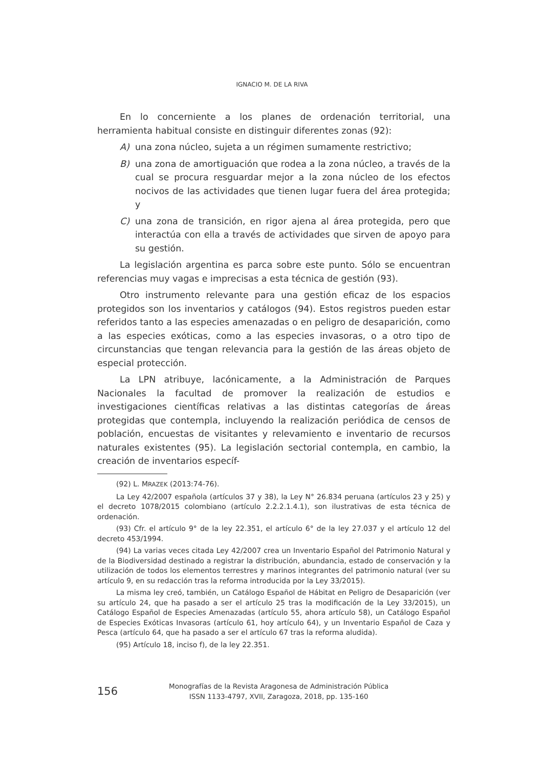IGNACIO M. DE LA RIVA
En lo concerniente a los planes de ordenación territorial, una herramienta habitual consiste en distinguir diferentes zonas (92):
A) una zona núcleo, sujeta a un régimen sumamente restrictivo;
B) una zona de amortiguación que rodea a la zona núcleo, a través de la cual se procura resguardar mejor a la zona núcleo de los efectos nocivos de las actividades que tienen lugar fuera del área protegida; y
C) una zona de transición, en rigor ajena al área protegida, pero que interactúa con ella a través de actividades que sirven de apoyo para su gestión.
La legislación argentina es parca sobre este punto. Sólo se encuentran referencias muy vagas e imprecisas a esta técnica de gestión (93).
Otro instrumento relevante para una gestión eficaz de los espacios protegidos son los inventarios y catálogos (94). Estos registros pueden estar referidos tanto a las especies amenazadas o en peligro de desaparición, como a las especies exóticas, como a las especies invasoras, o a otro tipo de circunstancias que tengan relevancia para la gestión de las áreas objeto de especial protección.
La LPN atribuye, lacónicamente, a la Administración de Parques Nacionales la facultad de promover la realización de estudios e investigaciones científicas relativas a las distintas categorías de áreas protegidas que contempla, incluyendo la realización periódica de censos de población, encuestas de visitantes y relevamiento e inventario de recursos naturales existentes (95). La legislación sectorial contempla, en cambio, la creación de inventarios específ-
(92) L. MRAZEK (2013:74-76).
La Ley 42/2007 española (artículos 37 y 38), la Ley N° 26.834 peruana (artículos 23 y 25) y el decreto 1078/2015 colombiano (artículo 2.2.2.1.4.1), son ilustrativas de esta técnica de ordenación.
(93) Cfr. el artículo 9° de la ley 22.351, el artículo 6° de la ley 27.037 y el artículo 12 del decreto 453/1994.
(94) La varias veces citada Ley 42/2007 crea un Inventario Español del Patrimonio Natural y de la Biodiversidad destinado a registrar la distribución, abundancia, estado de conservación y la utilización de todos los elementos terrestres y marinos integrantes del patrimonio natural (ver su artículo 9, en su redacción tras la reforma introducida por la Ley 33/2015).
La misma ley creó, también, un Catálogo Español de Hábitat en Peligro de Desaparición (ver su artículo 24, que ha pasado a ser el artículo 25 tras la modificación de la Ley 33/2015), un Catálogo Español de Especies Amenazadas (artículo 55, ahora artículo 58), un Catálogo Español de Especies Exóticas Invasoras (artículo 61, hoy artículo 64), y un Inventario Español de Caza y Pesca (artículo 64, que ha pasado a ser el artículo 67 tras la reforma aludida).
(95) Artículo 18, inciso f), de la ley 22.351.
156
Monografías de la Revista Aragonesa de Administración Pública
ISSN 1133-4797, XVII, Zaragoza, 2018, pp. 135-160